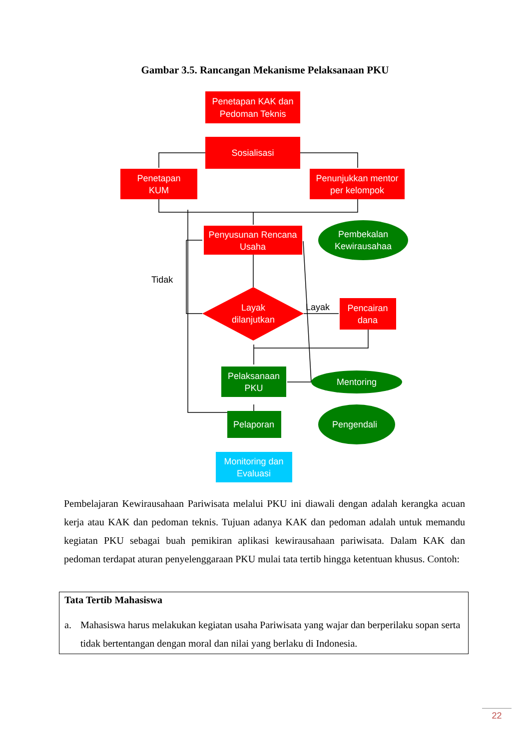Gambar 3.5. Rancangan Mekanisme Pelaksanaan PKU
Penetapan KAK dan
Pedoman Teknis
Sosialisasi
Penetapan
KUM
Penunjukkan mentor
per kelompok
Penyusunan Rencana
Usaha
Pembekalan
Kewirausahaa
Tidak
Layak
dilanjutkan
Layak
Pencairan
dana
Pelaksanaan
PKU
Mentoring
Pelaporan
Pengendali
Monitoring dan
Evaluasi
Pembelajaran Kewirausahaan Pariwisata melalui PKU ini diawali dengan adalah kerangka acuan kerja atau KAK dan pedoman teknis. Tujuan adanya KAK dan pedoman adalah untuk memandu kegiatan PKU sebagai buah pemikiran aplikasi kewirausahaan pariwisata. Dalam KAK dan pedoman terdapat aturan penyelenggaraan PKU mulai tata tertib hingga ketentuan khusus. Contoh:
Tata Tertib Mahasiswa
a. Mahasiswa harus melakukan kegiatan usaha Pariwisata yang wajar dan berperilaku sopan serta tidak bertentangan dengan moral dan nilai yang berlaku di Indonesia.
22